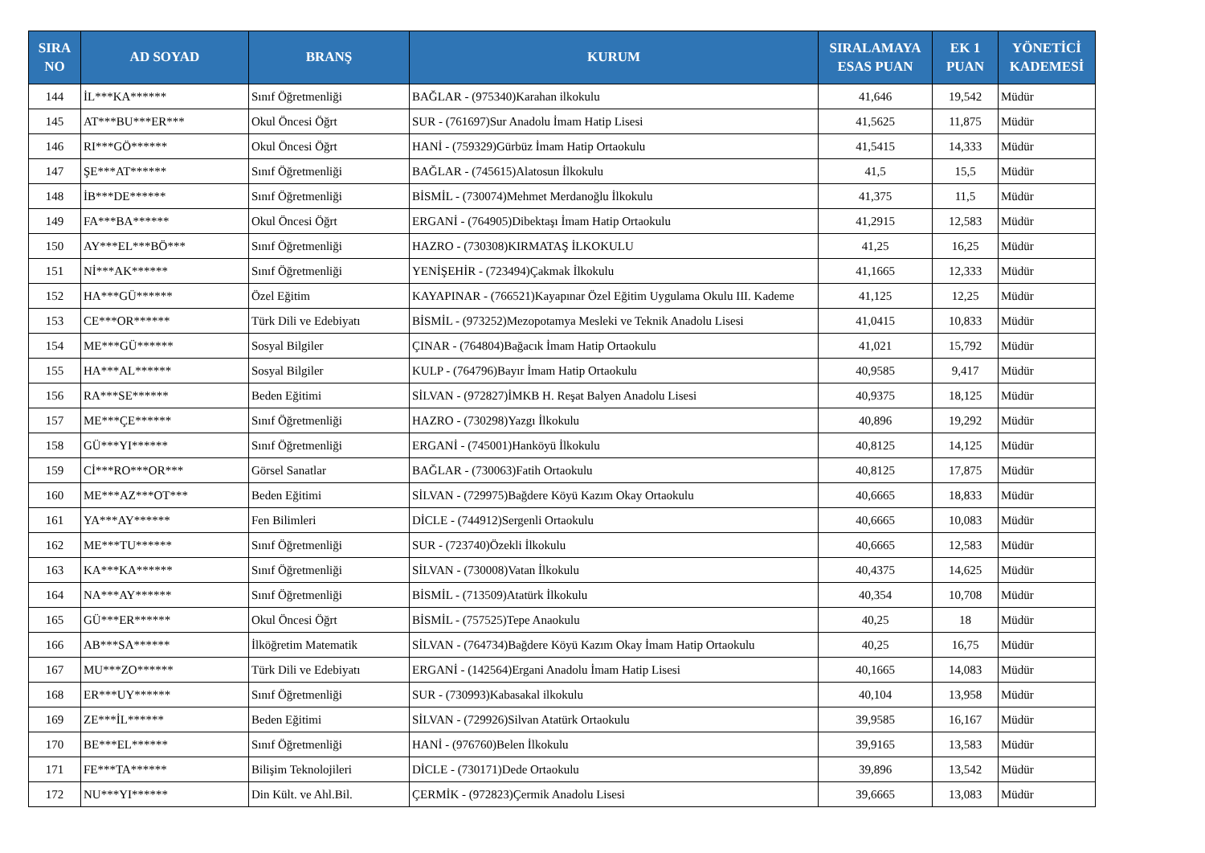| SIRA NO | AD SOYAD | BRANŞ | KURUM | SIRALAMAYA ESAS PUAN | EK 1 PUAN | YÖNETİCİ KADEMESİ |
| --- | --- | --- | --- | --- | --- | --- |
| 144 | İL***KA****** | Sınıf Öğretmenliği | BAĞLAR - (975340)Karahan ilkokulu | 41,646 | 19,542 | Müdür |
| 145 | AT***BU***ER*** | Okul Öncesi Öğrt | SUR - (761697)Sur Anadolu İmam Hatip Lisesi | 41,5625 | 11,875 | Müdür |
| 146 | RI***GÖ****** | Okul Öncesi Öğrt | HANİ - (759329)Gürbüz İmam Hatip Ortaokulu | 41,5415 | 14,333 | Müdür |
| 147 | ŞE***AT****** | Sınıf Öğretmenliği | BAĞLAR - (745615)Alatosun İlkokulu | 41,5 | 15,5 | Müdür |
| 148 | İB***DE****** | Sınıf Öğretmenliği | BİSMİL - (730074)Mehmet Merdanoğlu İlkokulu | 41,375 | 11,5 | Müdür |
| 149 | FA***BA****** | Okul Öncesi Öğrt | ERGANİ - (764905)Dibektaşı İmam Hatip Ortaokulu | 41,2915 | 12,583 | Müdür |
| 150 | AY***EL***BÖ*** | Sınıf Öğretmenliği | HAZRO - (730308)KIRMATAŞ İLKOKULU | 41,25 | 16,25 | Müdür |
| 151 | Nİ***AK****** | Sınıf Öğretmenliği | YENİŞEHİR - (723494)Çakmak İlkokulu | 41,1665 | 12,333 | Müdür |
| 152 | HA***GÜ****** | Özel Eğitim | KAYAPINAR - (766521)Kayapınar Özel Eğitim Uygulama Okulu III. Kademe | 41,125 | 12,25 | Müdür |
| 153 | CE***OR****** | Türk Dili ve Edebiyatı | BİSMİL - (973252)Mezopotamya Mesleki ve Teknik Anadolu Lisesi | 41,0415 | 10,833 | Müdür |
| 154 | ME***GÜ****** | Sosyal Bilgiler | ÇINAR - (764804)Bağacık İmam Hatip Ortaokulu | 41,021 | 15,792 | Müdür |
| 155 | HA***AL****** | Sosyal Bilgiler | KULP - (764796)Bayır İmam Hatip Ortaokulu | 40,9585 | 9,417 | Müdür |
| 156 | RA***SE****** | Beden Eğitimi | SİLVAN - (972827)İMKB H. Reşat Balyen Anadolu Lisesi | 40,9375 | 18,125 | Müdür |
| 157 | ME***ÇE****** | Sınıf Öğretmenliği | HAZRO - (730298)Yazgı İlkokulu | 40,896 | 19,292 | Müdür |
| 158 | GÜ***YI****** | Sınıf Öğretmenliği | ERGANİ - (745001)Hanköyü İlkokulu | 40,8125 | 14,125 | Müdür |
| 159 | Cİ***RO***OR*** | Görsel Sanatlar | BAĞLAR - (730063)Fatih Ortaokulu | 40,8125 | 17,875 | Müdür |
| 160 | ME***AZ***OT*** | Beden Eğitimi | SİLVAN - (729975)Bağdere Köyü Kazım Okay Ortaokulu | 40,6665 | 18,833 | Müdür |
| 161 | YA***AY****** | Fen Bilimleri | DİCLE - (744912)Sergenli Ortaokulu | 40,6665 | 10,083 | Müdür |
| 162 | ME***TU****** | Sınıf Öğretmenliği | SUR - (723740)Özekli İlkokulu | 40,6665 | 12,583 | Müdür |
| 163 | KA***KA****** | Sınıf Öğretmenliği | SİLVAN - (730008)Vatan İlkokulu | 40,4375 | 14,625 | Müdür |
| 164 | NA***AY****** | Sınıf Öğretmenliği | BİSMİL - (713509)Atatürk İlkokulu | 40,354 | 10,708 | Müdür |
| 165 | GÜ***ER****** | Okul Öncesi Öğrt | BİSMİL - (757525)Tepe Anaokulu | 40,25 | 18 | Müdür |
| 166 | AB***SA****** | İlköğretim Matematik | SİLVAN - (764734)Bağdere Köyü Kazım Okay İmam Hatip Ortaokulu | 40,25 | 16,75 | Müdür |
| 167 | MU***ZO****** | Türk Dili ve Edebiyatı | ERGANİ - (142564)Ergani Anadolu İmam Hatip Lisesi | 40,1665 | 14,083 | Müdür |
| 168 | ER***UY****** | Sınıf Öğretmenliği | SUR - (730993)Kabasakal ilkokulu | 40,104 | 13,958 | Müdür |
| 169 | ZE***İL****** | Beden Eğitimi | SİLVAN - (729926)Silvan Atatürk Ortaokulu | 39,9585 | 16,167 | Müdür |
| 170 | BE***EL****** | Sınıf Öğretmenliği | HANİ - (976760)Belen İlkokulu | 39,9165 | 13,583 | Müdür |
| 171 | FE***TA****** | Bilişim Teknolojileri | DİCLE - (730171)Dede Ortaokulu | 39,896 | 13,542 | Müdür |
| 172 | NU***YI****** | Din Kült. ve Ahl.Bil. | ÇERMİK - (972823)Çermik Anadolu Lisesi | 39,6665 | 13,083 | Müdür |